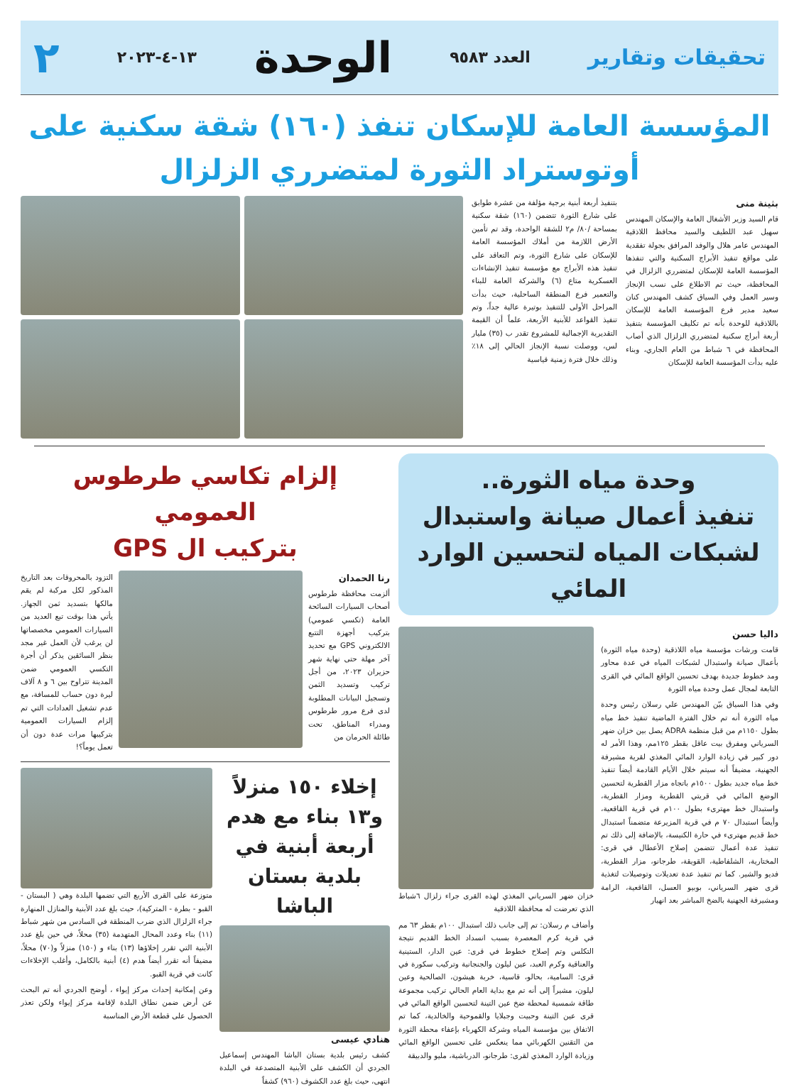تحقيقات وتقارير العدد ٩٥٨٣ الوحدة ١٣-٤-٢٠٢٣ ٢
المؤسسة العامة للإسكان تنفذ (١٦٠) شقة سكنية على
أوتوستراد الثورة لمتضرري الزلزال
بثينة منى
قام السيد وزير الأشغال العامة والإسكان المهندس سهيل عبد اللطيف والسيد محافظ اللاذقية المهندس عامر هلال والوفد المرافق بجولة تفقدية على مواقع تنفيذ الأبراج السكنية والتي تنفذها المؤسسة العامة للإسكان لمتضرري الزلزال في المحافظة، حيث تم الاطلاع على نسب الإنجاز وسير العمل وفي السياق كشف المهندس كنان سعيد مدير فرع المؤسسة العامة للإسكان باللاذقية للوحدة بأنه تم تكليف المؤسسة بتنفيذ أربعة أبراج سكنية لمتضرري الزلزال الذي أصاب المحافظة في ٦ شباط من العام الجاري، وبناء عليه بدأت المؤسسة العامة للإسكان
بتنفيذ أربعة أبنية برجية مؤلفة من عشرة طوابق على شارع الثورة تتضمن (١٦٠) شقة سكنية بمساحة /٨٠/ م٢ للشقة الواحدة، وقد تم تأمين الأرض اللازمة من أملاك المؤسسة العامة للإسكان على شارع الثورة، وتم التعاقد على تنفيذ هذه الأبراج مع مؤسسة تنفيذ الإنشاءات العسكرية متاع (٦) والشركة العامة للبناء والتعمير فرع المنطقة الساحلية، حيث بدأت المراحل الأولى للتنفيذ بوتيرة عالية جداً، وتم تنفيذ القواعد للأبنية الأربعة، علماً أن القيمة التقديرية الإجمالية للمشروع تقدر ب (٣٥) مليار لس، ووصلت نسبة الإنجاز الحالي إلى ١٨٪ وذلك خلال فترة زمنية قياسية
وحدة مياه الثورة..
تنفيذ أعمال صيانة واستبدال لشبكات المياه لتحسين الوارد المائي
داليا حسن
قامت ورشات مؤسسة مياه اللاذقية (وحدة مياه الثورة) بأعمال صيانة واستبدال لشبكات المياه في عدة محاور ومد خطوط جديدة بهدف تحسين الواقع المائي في القرى التابعة لمجال عمل وحدة مياه الثورة
وفي هذا السياق بيّن المهندس علي رسلان رئيس وحدة مياه الثورة أنه تم خلال الفترة الماضية تنفيذ خط مياه بطول ١١٥٠م من قبل منظمة ADRA يصل بين خزان ضهر السرياني ومفرق بيت عاقل بقطر ١٢٥مم، وهذا الأمر له دور كبير في زيادة الوارد المائي المغذي لقرية مشيرفة الجهنية، مضيفاً أنه سيتم خلال الأيام القادمة أيضاً تنفيذ خط مياه جديد بطول ١٥٠٠م باتجاه مزار القطرية لتحسين الوضع المائي في قريتي القطرية ومزار القطرية، واستبدال خط مهترىء بطول ١٠٠م في قرية القاقعية، وأيضاً استبدال ٧٠ م في قرية المزيرعة متضمناً استبدال خط قديم مهترىء في حارة الكنيسة، بالإضافة إلى ذلك تم تنفيذ عدة أعمال تتضمن إصلاح الأعطال في قرى: المختارية، الشلفاطية، القويقة، طرجانو، مزار القطرية، فديو والشير. كما تم تنفيذ عدة تعديلات وتوصيلات لتغذية قرى ضهر السرياني، بوبيو العسل، القاقعية، الرامة ومشيرفة الجهنية بالضخ المباشر بعد انهيار
خزان ضهر السرياني المغذي لهذه القرى جراء زلزال ٦شباط الذي تعرضت له محافظة اللاذقية
وأضاف م رسلان: تم إلى جانب ذلك استبدال ١٠٠م بقطر ٦٣ مم في قرية كرم المعصرة بسبب انسداد الخط القديم نتيجة التكلس وتم إصلاح خطوط في قرى: عين الدار، الستينية والعناقية وكرم العبد، عين ليلون والجنجانية وتركيب سكورة في قرى: السامية، بحالو، قاسية، خربة هيشون، الصالحية وعين ليلون، مشيراً إلى أنه تم مع بداية العام الحالي تركيب مجموعة طاقة شمسية لمحطة ضخ عين التينة لتحسين الواقع المائي في قرى عين التينة وحبيت وجبلايا والقموحية والخالدية، كما تم الاتفاق بين مؤسسة المياه وشركة الكهرباء بإعفاء محطة الثورة من التقنين الكهربائي مما ينعكس على تحسين الواقع المائي وزيادة الوارد المغذي لقرى: طرجانو، الدرباشية، مليو والدبيقة
إلزام تكاسي طرطوس العمومي
بتركيب ال GPS
رنا الحمدان
ألزمت محافظة طرطوس أصحاب السيارات السائحة العامة (تكسي عمومي) بتركيب أجهزة التتبع الالكتروني GPS مع تحديد آخر مهلة حتى نهاية شهر حزيران ٢٠٢٣، من أجل تركيب وتسديد الثمن وتسجيل البيانات المطلوبة لدى فرع مرور طرطوس ومدراء المناطق، تحت طائلة الحرمان من
التزود بالمحروقات بعد التاريخ المذكور لكل مركبة لم يقم مالكها بتسديد ثمن الجهاز. يأتي هذا بوقت تبع العديد من السيارات العمومي مخصصاتها لن يرغب لأن العمل غير مجد بنظر السائقين يذكر أن أجرة التكسي العمومي ضمن المدينة تتراوح بين ٦ و ٨ آلاف ليرة دون حساب للمسافة، مع عدم تشغيل العدادات التي تم إلزام السيارات العمومية بتركيبها مرات عدة دون أن تعمل يوماً؟!
إخلاء ١٥٠ منزلاً و١٣ بناء مع هدم أربعة أبنية في بلدية بستان الباشا
هنادي عيسى
كشف رئيس بلدية بستان الباشا المهندس إسماعيل الجردي أن الكشف على الأبنية المتصدعة في البلدة انتهى، حيث بلغ عدد الكشوف (٩٦٠) كشفاً
متوزعة على القرى الأربع التي تضمها البلدة وهي ( البستان - القبو - بطرة - المتركية)، حيث بلغ عدد الأبنية والمنازل المنهارة جراء الزلزال الذي ضرب المنطقة في السادس من شهر شباط (١١) بناء وعدد المحال المتهدمة (٣٥) محلاً، في حين بلغ عدد الأبنية التي تقرر إخلاؤها (١٣) بناء و (١٥٠) منزلاً و(٧٠) محلاً، مضيفاً أنه تقرر أيضاً هدم (٤) أبنية بالكامل، وأغلب الإخلاءات كانت في قرية القبو.
وعن إمكانية إحداث مركز إيواء ، أوضح الجردي أنه تم البحث عن أرض ضمن نطاق البلدة لإقامة مركز إيواء ولكن تعذر الحصول على قطعة الأرض المناسبة